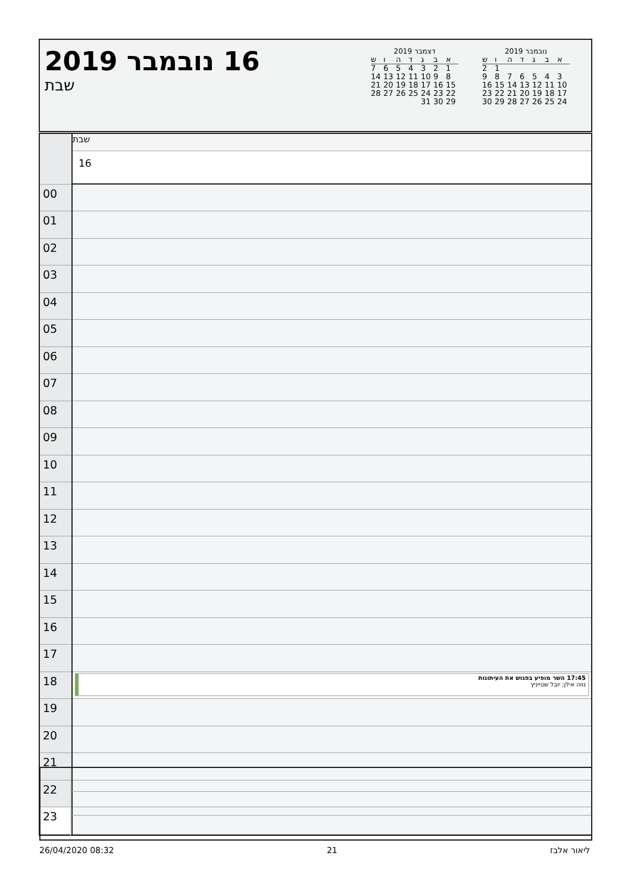16 נובמבר 2019
שבת
דצמבר 2019
| א | ב | ג | ד | ה | ו | ש |
| --- | --- | --- | --- | --- | --- | --- |
| 1 | 2 | 3 | 4 | 5 | 6 | 7 |
| 8 | 9 | 10 | 11 | 12 | 13 | 14 |
| 15 | 16 | 17 | 18 | 19 | 20 | 21 |
| 22 | 23 | 24 | 25 | 26 | 27 | 28 |
| 29 | 30 | 31 | | | | |
נובמבר 2019
| א | ב | ג | ד | ה | ו | ש |
| --- | --- | --- | --- | --- | --- | --- |
| | | | | | 1 | 2 |
| 3 | 4 | 5 | 6 | 7 | 8 | 9 |
| 10 | 11 | 12 | 13 | 14 | 15 | 16 |
| 17 | 18 | 19 | 20 | 21 | 22 | 23 |
| 24 | 25 | 26 | 27 | 28 | 29 | 30 |
| | שבת |
| | 16 |
| 00 | |
| 01 | |
| 02 | |
| 03 | |
| 04 | |
| 05 | |
| 06 | |
| 07 | |
| 08 | |
| 09 | |
| 10 | |
| 11 | |
| 12 | |
| 13 | |
| 14 | |
| 15 | |
| 16 | |
| 17 | |
| 18 | 17:45 השר מופיע בפגוש את העיתונות נווה אילן; יובל שטייניץ |
| 19 | |
| 20 | |
| 21 | |
| 22 | |
| 23 | |
26/04/2020 08:32 21 ליאור אלבז